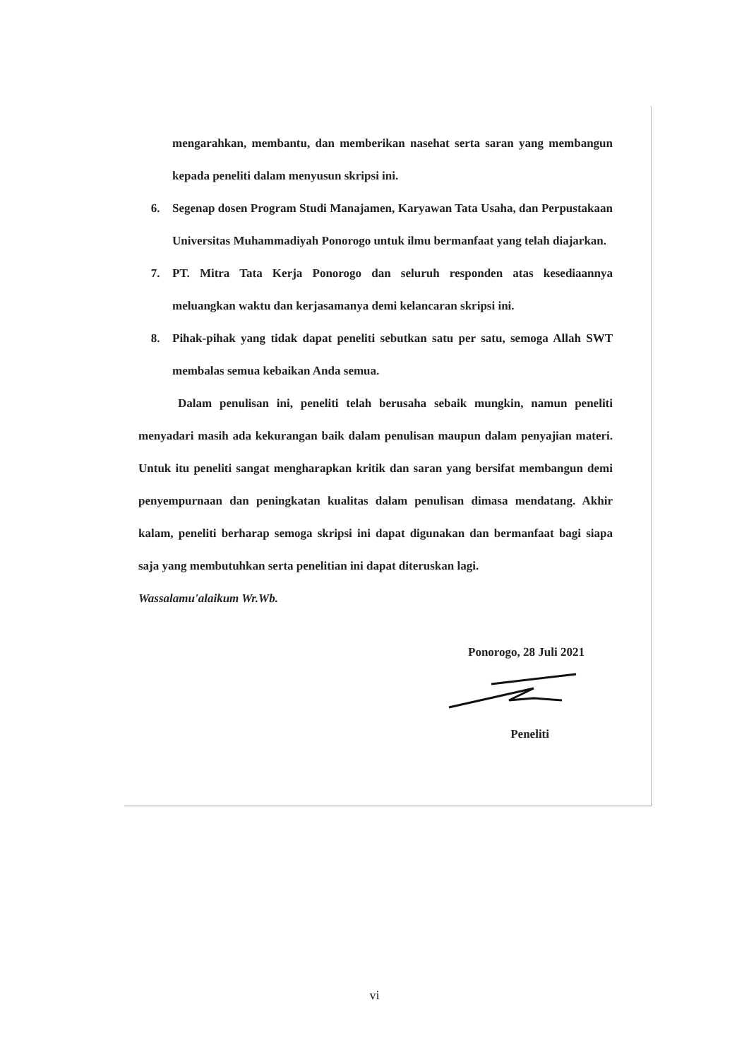mengarahkan, membantu, dan memberikan nasehat serta saran yang membangun kepada peneliti dalam menyusun skripsi ini.
6. Segenap dosen Program Studi Manajamen, Karyawan Tata Usaha, dan Perpustakaan Universitas Muhammadiyah Ponorogo untuk ilmu bermanfaat yang telah diajarkan.
7. PT. Mitra Tata Kerja Ponorogo dan seluruh responden atas kesediaannya meluangkan waktu dan kerjasamanya demi kelancaran skripsi ini.
8. Pihak-pihak yang tidak dapat peneliti sebutkan satu per satu, semoga Allah SWT membalas semua kebaikan Anda semua.
Dalam penulisan ini, peneliti telah berusaha sebaik mungkin, namun peneliti menyadari masih ada kekurangan baik dalam penulisan maupun dalam penyajian materi. Untuk itu peneliti sangat mengharapkan kritik dan saran yang bersifat membangun demi penyempurnaan dan peningkatan kualitas dalam penulisan dimasa mendatang. Akhir kalam, peneliti berharap semoga skripsi ini dapat digunakan dan bermanfaat bagi siapa saja yang membutuhkan serta penelitian ini dapat diteruskan lagi.
Wassalamu'alaikum Wr.Wb.
Ponorogo, 28 Juli 2021
Peneliti
vi